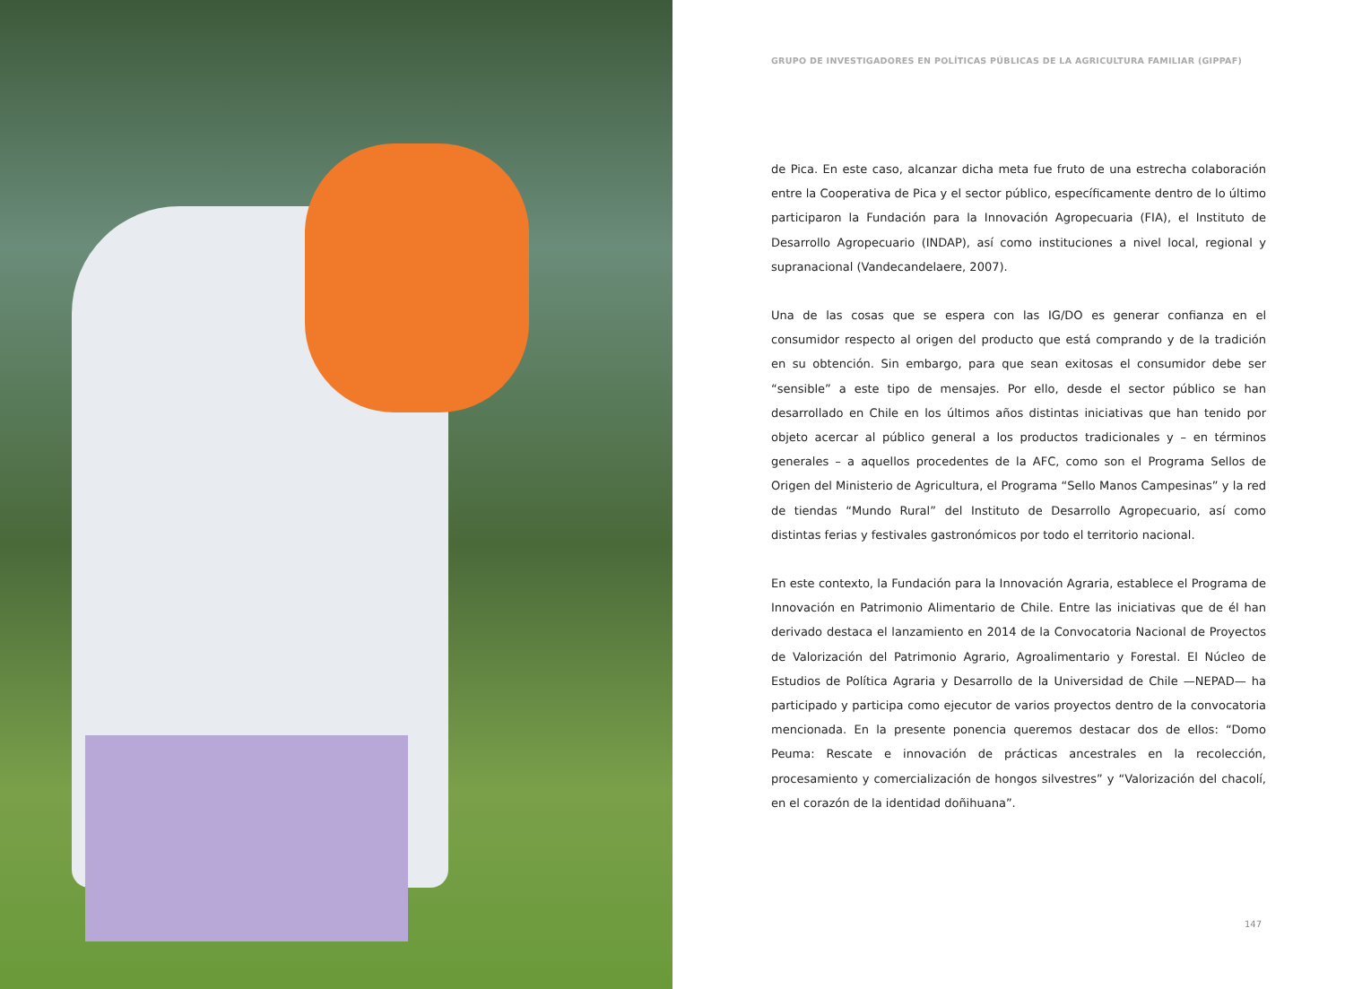GRUPO DE INVESTIGADORES EN POLÍTICAS PÚBLICAS DE LA AGRICULTURA FAMILIAR (GIPPAF)
de Pica. En este caso, alcanzar dicha meta fue fruto de una estrecha colaboración entre la Cooperativa de Pica y el sector público, específicamente dentro de lo último participaron la Fundación para la Innovación Agropecuaria (FIA), el Instituto de Desarrollo Agropecuario (INDAP), así como instituciones a nivel local, regional y supranacional (Vandecandelaere, 2007).
Una de las cosas que se espera con las IG/DO es generar confianza en el consumidor respecto al origen del producto que está comprando y de la tradición en su obtención. Sin embargo, para que sean exitosas el consumidor debe ser “sensible” a este tipo de mensajes. Por ello, desde el sector público se han desarrollado en Chile en los últimos años distintas iniciativas que han tenido por objeto acercar al público general a los productos tradicionales y – en términos generales – a aquellos procedentes de la AFC, como son el Programa Sellos de Origen del Ministerio de Agricultura, el Programa “Sello Manos Campesinas” y la red de tiendas “Mundo Rural” del Instituto de Desarrollo Agropecuario, así como distintas ferias y festivales gastronómicos por todo el territorio nacional.
En este contexto, la Fundación para la Innovación Agraria, establece el Programa de Innovación en Patrimonio Alimentario de Chile. Entre las iniciativas que de él han derivado destaca el lanzamiento en 2014 de la Convocatoria Nacional de Proyectos de Valorización del Patrimonio Agrario, Agroalimentario y Forestal. El Núcleo de Estudios de Política Agraria y Desarrollo de la Universidad de Chile —NEPAD— ha participado y participa como ejecutor de varios proyectos dentro de la convocatoria mencionada. En la presente ponencia queremos destacar dos de ellos: “Domo Peuma: Rescate e innovación de prácticas ancestrales en la recolección, procesamiento y comercialización de hongos silvestres” y “Valorización del chacolí, en el corazón de la identidad doñihuana”.
147